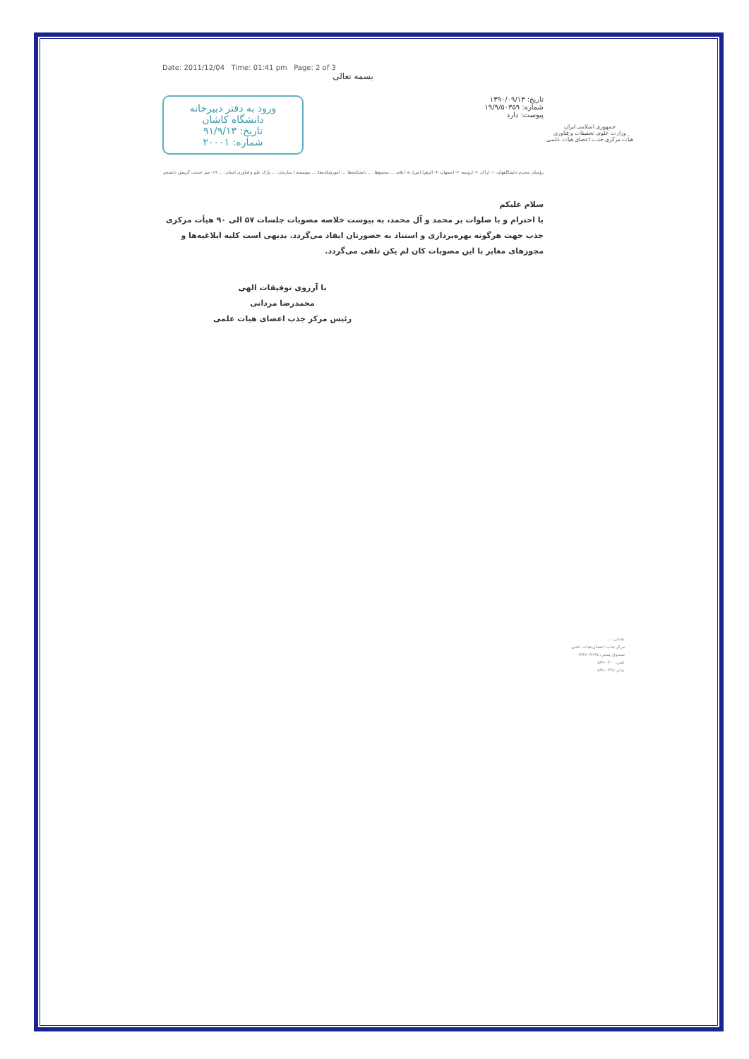Date: 2011/12/04 Time: 01:41 pm Page: 2 of 3
بسمه تعالی
تاریخ: ۱۳۹۰/۰۹/۱۳
شماره: ۱۹/۹/۵۰۳۵۹
پیوست: دارد
ورود به دفتر دبیرخانه
دانشگاه کاشان
تاریخ: ۹۱/۹/۱۳
شماره: ۲۰۰۰۱
رؤسای محترم دانشگاههای: ۱- اراک، ۲- ارومیه، ۳- اصفهان، ۴- الزهرا (س)، ۵- ایلام، ... مجتمع‌ها: ... دانشکده‌ها: ... آموزشکده‌ها: ... موسسه / سازمان: ... پارک علم و فناوری استان: ... ۱۹- میز خدمت گزینش دانشجو
سلام علیکم
با احترام و با صلوات بر محمد و آل محمد، به پیوست خلاصه مصوبات جلسات ۵۷ الی ۹۰ هیأت مرکزی جذب جهت هرگونه بهره‌برداری و استناد به حضورتان ایفاد می‌گردد. بدیهی است کلیه ابلاغیه‌ها و مجوزهای مغایر با این مصوبات کان لم یکن تلقی می‌گردد.
با آرزوی توفیقات الهی
محمدرضا مردانی
رئیس مرکز جذب اعضای هیات علمی
جمهوری اسلامی ایران
وزارت علوم، تحقیقات و فناوری
هیأت مرکزی جذب اعضای هیأت علمی
نشانی: ...
مرکز جذب اعضای هیات علمی
صندوق پستی: ۱۴۶۶۵-۶۳۴۷
تلفن: ۸۸۹۰۰۳۰۰
نمابر: ۸۸۹۰۰۳۳۸